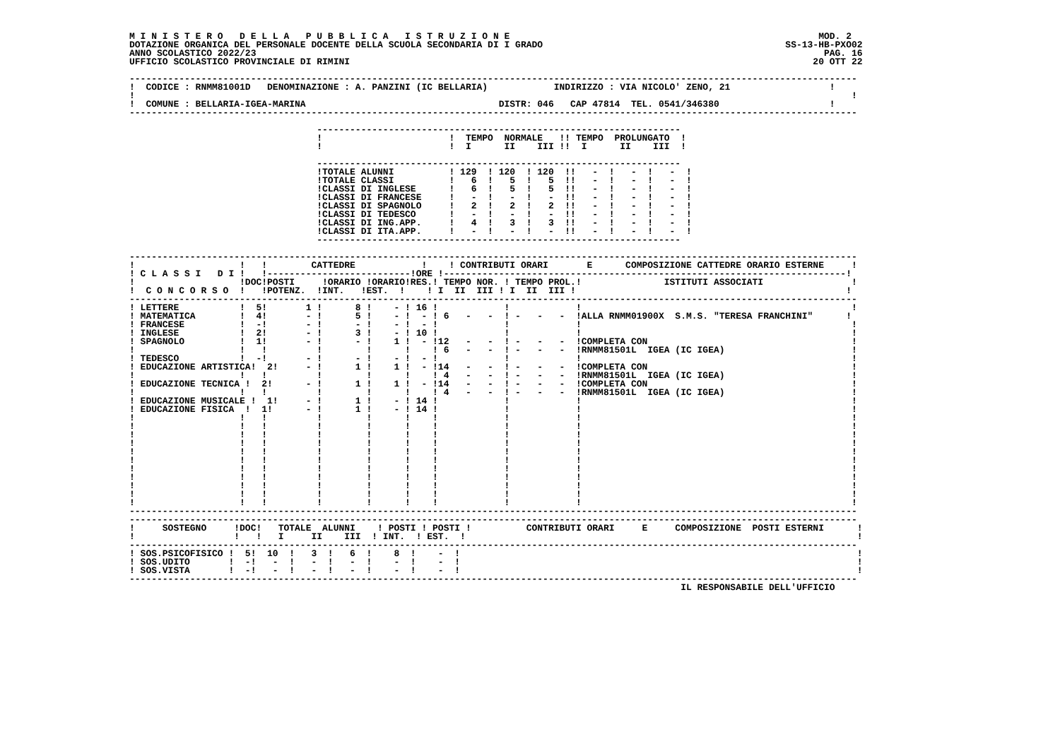M I N I S T E R O   D E L L A   P U B B L I C A   I S T R U Z I O N E                                                        MOD. 2
DOTAZIONE ORGANICA DEL PERSONALE DOCENTE DELLA SCUOLA SECONDARIA DI I GRADO                                            SS-13-HB-PXO02
ANNO SCOLASTICO 2022/23                                                                                                       PAG. 16
UFFICIO SCOLASTICO PROVINCIALE DI RIMINI                                                                                    20 OTT 22

------------------------------------------------------------------------------------------------------------------------------------
!  CODICE : RNMM81001D   DENOMINAZIONE : A. PANZINI (IC BELLARIA)            INDIRIZZO : VIA NICOLO' ZENO, 21                  !
!                                                                                                                                  !
!  COMUNE : BELLARIA-IGEA-MARINA                                   DISTR: 046   CAP 47814  TEL. 0541/346380                    !
------------------------------------------------------------------------------------------------------------------------------------

                                  ------------------------------------------------------------------
                                  !                       !  TEMPO  NORMALE   !! TEMPO  PROLUNGATO  !
                                  !                       !  I      II    III !!  I      II    III  !

                                  ------------------------------------------------------------------
                                  !TOTALE ALUNNI          ! 129  ! 120  ! 120  !!   -  !   -  !   -  !
                                  !TOTALE CLASSI          !   6  !   5  !   5  !!   -  !   -  !   -  !
                                  !CLASSI DI INGLESE      !   6  !   5  !   5  !!   -  !   -  !   -  !
                                  !CLASSI DI FRANCESE     !   -  !   -  !   -  !!   -  !   -  !   -  !
                                  !CLASSI DI SPAGNOLO     !   2  !   2  !   2  !!   -  !   -  !   -  !
                                  !CLASSI DI TEDESCO      !   -  !   -  !   -  !!   -  !   -  !   -  !
                                  !CLASSI DI ING.APP.     !   4  !   3  !   3  !!   -  !   -  !   -  !
                                  !CLASSI DI ITA.APP.     !   -  !   -  !   -  !!   -  !   -  !   -  !
                                  ------------------------------------------------------------------

------------------------------------------------------------------------------------------------------------------------------------
!                   !   !        CATTEDRE            !    ! CONTRIBUTI ORARI       E      COMPOSIZIONE CATTEDRE ORARIO ESTERNE     !
! C L A S S I   D I !   !--------------------------!ORE !-------------------------------------------------------------------------!
!                   !DOC!POSTI     !ORARIO !ORARIO!RES.! TEMPO NOR. ! TEMPO PROL.!               ISTITUTI ASSOCIATI                !
!  C O N C O R S O  !   !POTENZ.  !INT.   !EST.  !    ! I  II  III ! I  II  III !                                                 !
------------------------------------------------------------------------------------------------------------------------------------
! LETTERE           !  5!       1 !      8 !    - ! 16 !            !            !                                                 !
! MATEMATICA        !  4!       - !      5 !    - !  - ! 6   -   -  ! -   -   -  !ALLA RNMM01900X  S.M.S. "TERESA FRANCHINI"      !
! FRANCESE          !  -!       - !      - !    - !  - !            !            !                                                 !
! INGLESE           !  2!       - !      3 !    - ! 10 !            !            !                                                 !
! SPAGNOLO          !  1!       - !      - !    1 !  - !12   -   -  ! -   -   -  !COMPLETA CON                                     !
!                   !   !         !        !      !    ! 6   -   -  ! -   -   -  !RNMM81501L  IGEA (IC IGEA)                       !
! TEDESCO           !  -!       - !      - !    - !  - !            !            !                                                 !
! EDUCAZIONE ARTISTICA!  2!     - !      1 !    1 !  - !14   -   -  ! -   -   -  !COMPLETA CON                                     !
!                   !   !         !        !      !    ! 4   -   -  ! -   -   -  !RNMM81501L  IGEA (IC IGEA)                       !
! EDUCAZIONE TECNICA !  2!      - !      1 !    1 !  - !14   -   -  ! -   -   -  !COMPLETA CON                                     !
!                   !   !         !        !      !    ! 4   -   -  ! -   -   -  !RNMM81501L  IGEA (IC IGEA)                       !
! EDUCAZIONE MUSICALE !  1!     - !      1 !    - ! 14 !            !            !                                                 !
! EDUCAZIONE FISICA  !  1!      - !      1 !    - ! 14 !            !            !                                                 !
!                   !   !         !        !      !    !            !            !                                                 !
!                   !   !         !        !      !    !            !            !                                                 !
!                   !   !         !        !      !    !            !            !                                                 !
!                   !   !         !        !      !    !            !            !                                                 !
!                   !   !         !        !      !    !            !            !                                                 !
!                   !   !         !        !      !    !            !            !                                                 !
!                   !   !         !        !      !    !            !            !                                                 !
!                   !   !         !        !      !    !            !            !                                                 !
!                   !   !         !        !      !    !            !            !                                                 !
!                   !   !         !        !      !    !            !            !                                                 !
!                   !   !         !        !      !    !            !            !                                                 !
------------------------------------------------------------------------------------------------------------------------------------
------------------------------------------------------------------------------------------------------------------------------------
!     SOSTEGNO     !DOC!   TOTALE  ALUNNI    ! POSTI ! POSTI !          CONTRIBUTI ORARI     E     COMPOSIZIONE  POSTI ESTERNI      !
!                  !   !   I     II    III  ! INT.  ! EST.  !                                                                       !
------------------------------------------------------------------------------------------------------------------------------------
! SOS.PSICOFISICO !  5!  10  !   3  !   6  !    8  !    -  !                                                                        !
! SOS.UDITO       !  -!   -  !   -  !   -  !    -  !    -  !                                                                        !
! SOS.VISTA       !  -!   -  !   -  !   -  !    -  !    -  !                                                                        !
------------------------------------------------------------------------------------------------------------------------------------
                                                                                                    IL RESPONSABILE DELL'UFFICIO